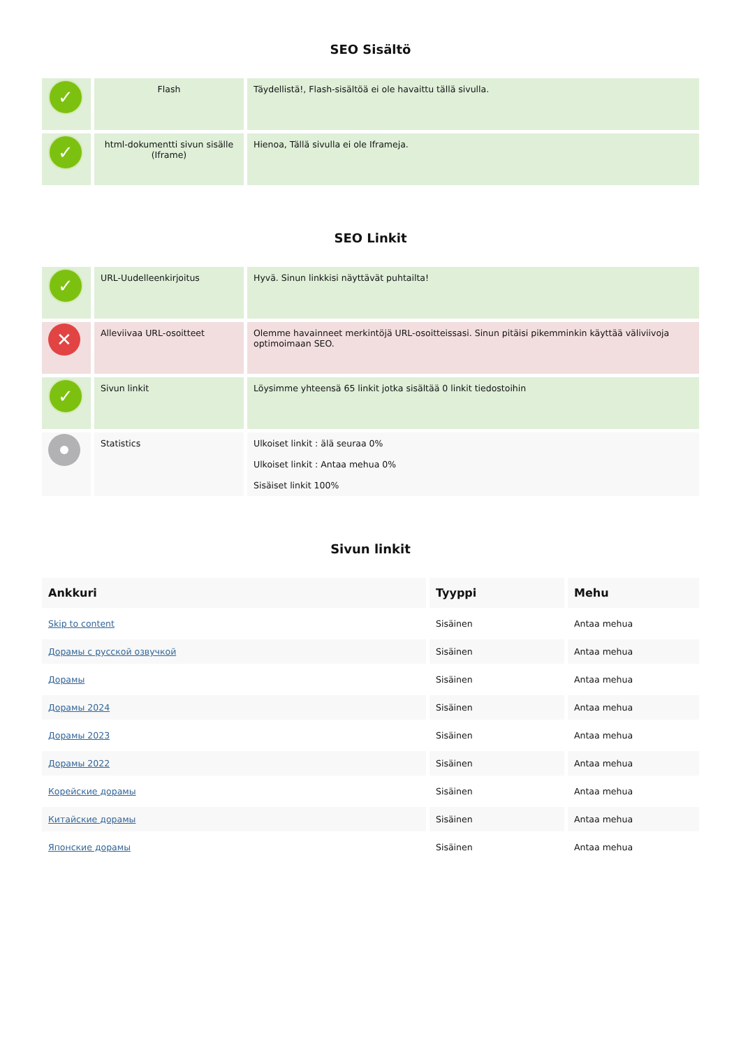SEO Sisältö
| ✓ | Flash | Täydellistä!, Flash-sisältöä ei ole havaittu tällä sivulla. |
| ✓ | html-dokumentti sivun sisälle (Iframe) | Hienoa, Tällä sivulla ei ole Iframeja. |
SEO Linkit
| ✓ | URL-Uudelleenkirjoitus | Hyvä. Sinun linkkisi näyttävät puhtailta! |
| ✕ | Alleviivaa URL-osoitteet | Olemme havainneet merkintöjä URL-osoitteissasi. Sinun pitäisi pikemminkin käyttää väliviivoja optimoimaan SEO. |
| ✓ | Sivun linkit | Löysimme yhteensä 65 linkit jotka sisältää 0 linkit tiedostoihin |
| | Statistics | Ulkoiset linkit : älä seuraa 0% Ulkoiset linkit : Antaa mehua 0% Sisäiset linkit 100% |
Sivun linkit
| Ankkuri | Tyyppi | Mehu |
| --- | --- | --- |
| Skip to content | Sisäinen | Antaa mehua |
| Дорамы с русской озвучкой | Sisäinen | Antaa mehua |
| Дорамы | Sisäinen | Antaa mehua |
| Дорамы 2024 | Sisäinen | Antaa mehua |
| Дорамы 2023 | Sisäinen | Antaa mehua |
| Дорамы 2022 | Sisäinen | Antaa mehua |
| Корейские дорамы | Sisäinen | Antaa mehua |
| Китайские дорамы | Sisäinen | Antaa mehua |
| Японские дорамы | Sisäinen | Antaa mehua |